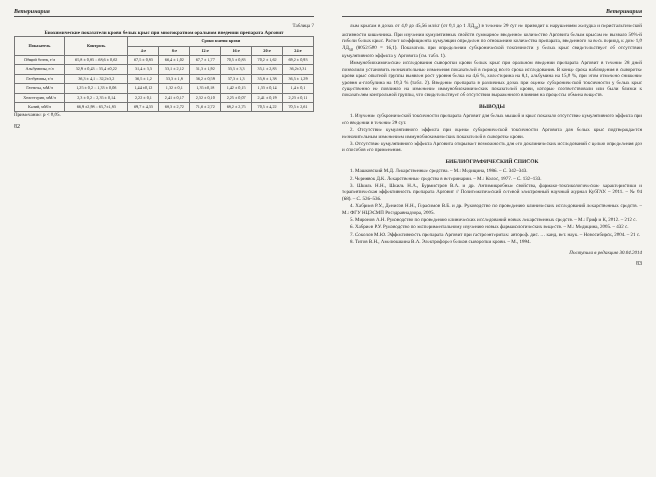Ветеринария
Таблица 7
Биохимические показатели крови белых крыс при многократном оральном введении препарата Арговит
| Показатель | Контроль | Сроки взятия крови | | | | | |
| --- | --- | --- | --- | --- | --- | --- | --- |
| | | 4-е | 8-е | 12-е | 16-е | 20-е | 24-е |
| Общий белок, г/л | 65,8 ± 0,85 – 68,6 ± 0,62 | 67,5 ± 0,83 | 66,4 ± 1,02 | 67,7 ± 1,77 | 70,5 ± 0,83 | 70,2 ± 1,62 | 69,2 ± 0,93 |
| Альбумины, г/л | 32,9 ± 0,43 – 35,4 ±0,22 | 31,4 ± 3,3 | 33,1 ± 2,12 | 31,3 ± 1,92 | 33,5 ± 3,3 | 35,1 ± 2,83 | 36,2±3,31 |
| Глобулины, г/л | 36,3 ± 4,1 – 32,2±3,2 | 36,5 ± 1,2 | 33,3 ± 1,8 | 36,2 ± 0,59 | 37,3 ± 1,3 | 35,8 ± 1,38 | 36,5 ± 1,29 |
| Глюкоза, мМ/л | 1,25 ± 0,2 – 1,33 ± 0,06 | 1,44 ±0,12 | 1,32 ± 0,1 | 1,35 ±0,18 | 1,42 ± 0,15 | 1,33 ± 0,14 | 1,4 ± 0,1 |
| Холестерин, мМ/л | 2,3 ± 0,2 – 2,35 ± 0,14 | 2,22 ± 0,1 | 2,41 ± 0,17 | 2,32 ± 0,10 | 2,25 ± 0,07 | 2,41 ± 0,19 | 2,23 ± 0,11 |
| Калий, мМ/л | 66,9 ±2,98 – 65,7±1,83 | 69,7 ± 4,33 | 68,3 ± 2,72 | 71,6 ± 2,72 | 68,2 ± 2,75 | 70,5 ± 4,22 | 70,5 ± 2,61 |
Примечание: p < 0,05.
82
Ветеринария
лым крысам в дозах от 4,0 до 45,56 мл/кг (от 0,1 до 1 ЛД<sub>50</sub>) в течение 29 сут не приводит к нарушениям желудка и перистальтической активности кишечника. При изучении кумулятивных свойств суммарное введенное количество Арговита белым крысам не вызвало 50%-й гибели белых крыс. Расчет коэффициента кумуляции определен по отношению количества препарата, введенного за весь период, к дозе 1,0 ЛД<sub>50</sub> (8052/500 = 16,1). Показатель при определении субхронической токсичности у белых крыс свидетельствует об отсутствии кумулятивного эффекта у Арговита (см. табл. 1).
Иммунобиохимические исследования сыворотки крови белых крыс при оральном введении препарата Арговит в течение 28 дней позволили установить незначительные изменения показателей в период всего срока исследования. В конце срока наблюдения в сыворотке крови крыс опытной группы выявлен рост уровня белка на 4,6 %, холестерина на 8,1, альбумина на 15,0 %, при этом отмечено снижение уровня α-глобулина на 10,3 % (табл. 2). Введение препарата в различных дозах при оценке субхронической токсичности у белых крыс существенно не повлияло на изменение иммунобиохимических показателей крови, которые соответствовали или были близки к показателям контрольной группы, что свидетельствует об отсутствии выраженного влияния на процессы обмена веществ.
ВЫВОДЫ
1. Изучение субхронической токсичности препарата Арговит для белых мышей и крыс показало отсутствие кумулятивного эффекта при его введении в течение 29 сут.
2. Отсутствие кумулятивного эффекта при оценке субхронической токсичности Арговита для белых крыс подтверждается незначительным изменением иммунобиохимических показателей в сыворотке крови.
3. Отсутствие кумулятивного эффекта Арговита открывает возможность для его доклинических исследований с целью определения доз и способов его применения.
БИБЛИОГРАФИЧЕСКИЙ СПИСОК
1. Машковский М.Д. Лекарственные средства. – М.: Медицина, 1986. – С. 342–343.
2. Чернявок Д.К. Лекарственные средства в ветеринарии. – М.: Колос, 1977. – С. 132–133.
3. Шкиль Н.Н., Шкиль Н.А., Бурмистров В.А. и др. Антимикробные свойства, фармако-токсикологические характеристики и терапевтическая эффективность препарата Арговит // Политематический сетевой электронный научный журнал КубГАУ. – 2011. – № 04 (68). – С. 526–536.
4. Хабриев Р.У., Денисов Н.Н., Герасимов В.Б. и др. Руководство по проведению клинических исследований лекарственных средств. – М.: ФГУ НЦЭСМП Росздравнадзора, 2005.
5. Миронов А.Н. Руководство по проведению клинических исследований новых лекарственных средств. – М.: Гриф и К, 2012. – 212 с.
6. Хабриев Р.У. Руководство по экспериментальному изучению новых фармакологических веществ. – М.: Медицина, 2005. – 432 с.
7. Соколов М.Ю. Эффективность препарата Арговит при гастроэнтеритах: автореф. дис. … канд. вет. наук. – Новосибирск, 2004. – 21 с.
8. Титов В.Н., Амелюшкина В.А. Электрофорез белков сыворотки крови. – М., 1994.
Поступила в редакцию 30.04.2014
83